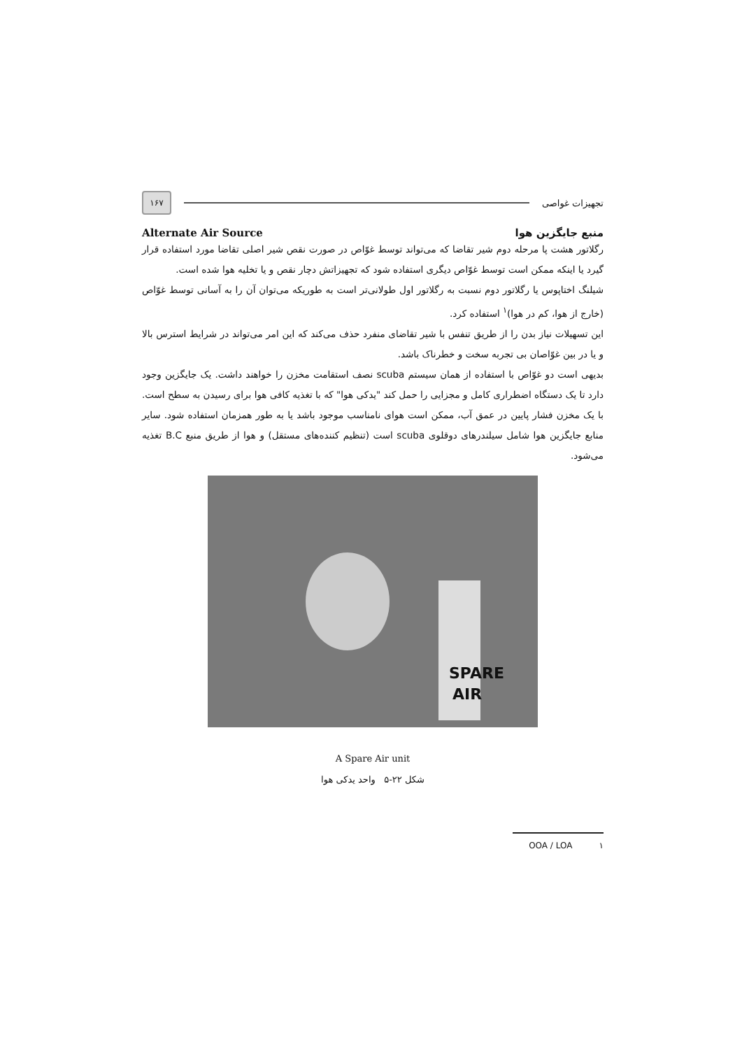تجهیزات غواصی ۱۶۷
منبع جایگزین هوا Alternate Air Source
رگلاتور هشت پا مرحله دوم شیر تقاضا که می‌تواند توسط غوّاص در صورت نقص شیر اصلی تقاضا مورد استفاده قرار گیرد یا اینکه ممکن است توسط غوّاص دیگری استفاده شود که تجهیزاتش دچار نقص و یا تخلیه هوا شده است.
شیلنگ اختاپوس یا رگلاتور دوم نسبت به رگلاتور اول طولانی‌تر است به طوریکه می‌توان آن را به آسانی توسط غوّاص (خارج از هوا، کم در هوا)<sup>۱</sup> استفاده کرد.
این تسهیلات نیاز بدن را از طریق تنفس با شیر تقاضای منفرد حذف می‌کند که این امر می‌تواند در شرایط استرس بالا و یا در بین غوّاصان بی تجربه سخت و خطرناک باشد.
بدیهی است دو غوّاص با استفاده از همان سیستم scuba نصف استقامت مخزن را خواهند داشت. یک جایگزین وجود دارد تا یک دستگاه اضطراری کامل و مجزایی را حمل کند "یدکی هوا" که با تغذیه کافی هوا برای رسیدن به سطح است. با یک مخزن فشار پایین در عمق آب، ممکن است هوای نامناسب موجود باشد یا به طور همزمان استفاده شود. سایر منابع جایگزین هوا شامل سیلندرهای دوقلوی scuba است (تنظیم کننده‌های مستقل) و هوا از طریق منبع B.C تغذیه می‌شود.
SPARE
AIR
A Spare Air unit
شکل ۲۲-۵ واحد یدکی هوا
۱ OOA / LOA